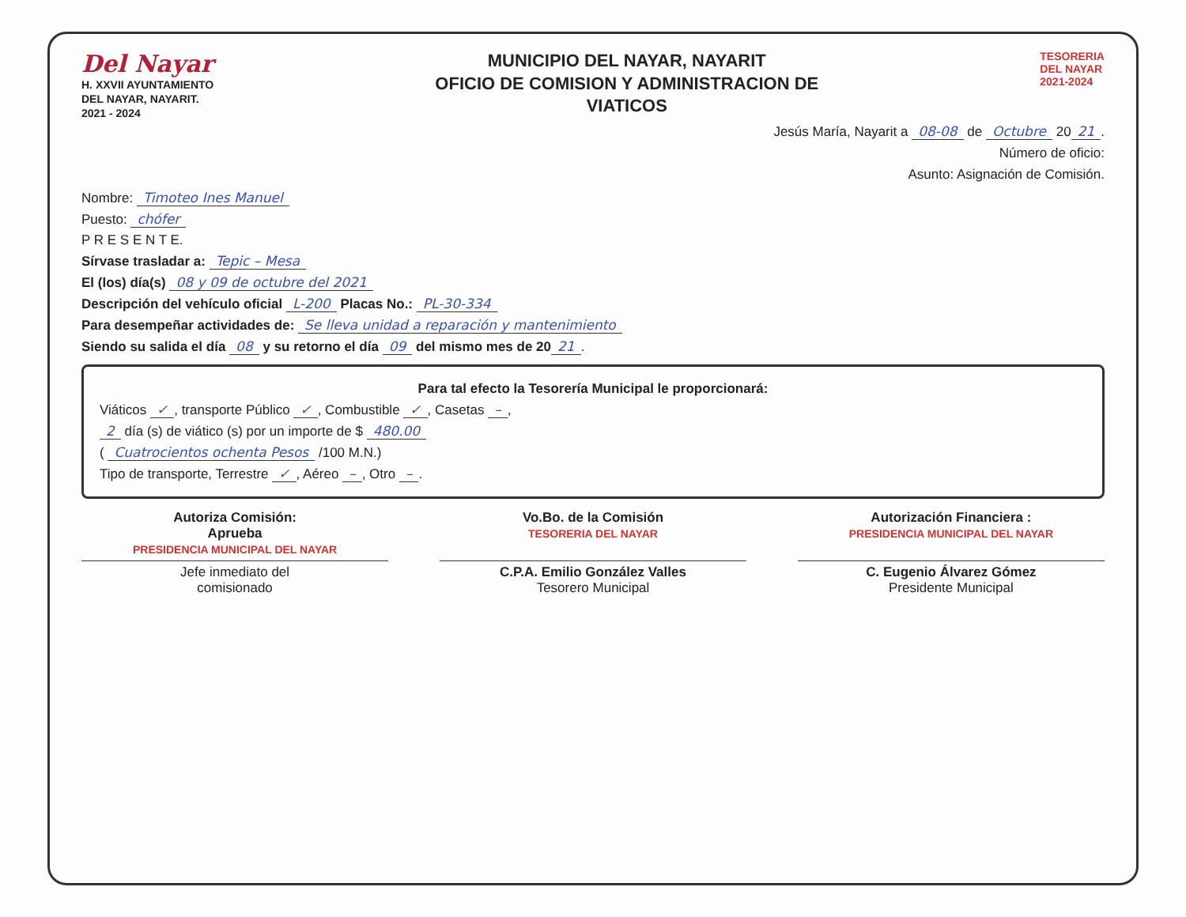Del Nayar
H. XXVII AYUNTAMIENTO
DEL NAYAR, NAYARIT.
2021 - 2024
MUNICIPIO DEL NAYAR, NAYARIT
OFICIO DE COMISION Y ADMINISTRACION DE
VIATICOS
TESORERIA
DEL NAYAR
2021-2024
Jesús María, Nayarit a 08-08 de Octubre 20 21.
Número de oficio:
Asunto: Asignación de Comisión.
Nombre: Timoteo Ines Manuel
Puesto: chófer
P R E S E N T E.
Sírvase trasladar a: Tepic – Mesa
El (los) día(s) 08 y 09 de octubre del 2021
Descripción del vehículo oficial L-200 Placas No.: PL-30-334
Para desempeñar actividades de: Se lleva unidad a reparación y mantenimiento
Siendo su salida el día 08 y su retorno el día 09 del mismo mes de 20 21.
Para tal efecto la Tesorería Municipal le proporcionará:
Viáticos ✓, transporte Público ✓, Combustible ✓, Casetas –,
2 día (s) de viático (s) por un importe de $ 480.00
( Cuatrocientos ochenta Pesos /100 M.N.)
Tipo de transporte, Terrestre ✓, Aéreo –, Otro –.
Autoriza Comisión:
Aprueba
PRESIDENCIA MUNICIPAL DEL NAYAR
Vo.Bo. de la Comisión
TESORERIA DEL NAYAR
Autorización Financiera :
PRESIDENCIA MUNICIPAL DEL NAYAR
Jefe inmediato del
comisionado
C.P.A. Emilio González Valles
Tesorero Municipal
C. Eugenio Álvarez Gómez
Presidente Municipal